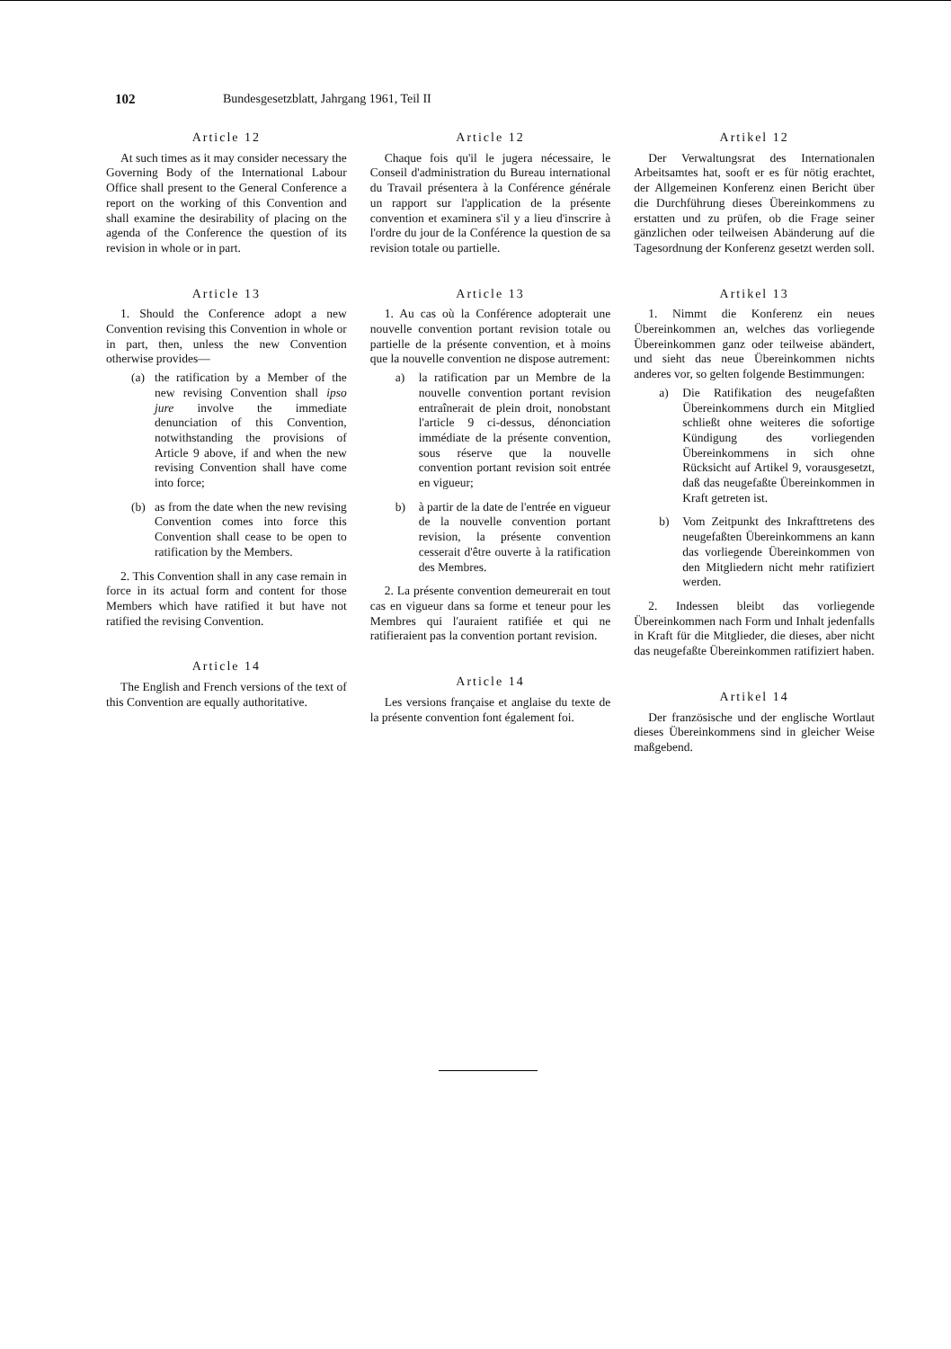102 Bundesgesetzblatt, Jahrgang 1961, Teil II
Article 12
At such times as it may consider necessary the Governing Body of the International Labour Office shall present to the General Conference a report on the working of this Convention and shall examine the desirability of placing on the agenda of the Conference the question of its revision in whole or in part.
Article 13
1. Should the Conference adopt a new Convention revising this Convention in whole or in part, then, unless the new Convention otherwise provides—
(a) the ratification by a Member of the new revising Convention shall ipso jure involve the immediate denunciation of this Convention, notwithstanding the provisions of Article 9 above, if and when the new revising Convention shall have come into force;
(b) as from the date when the new revising Convention comes into force this Convention shall cease to be open to ratification by the Members.
2. This Convention shall in any case remain in force in its actual form and content for those Members which have ratified it but have not ratified the revising Convention.
Article 14
The English and French versions of the text of this Convention are equally authoritative.
Article 12
Chaque fois qu'il le jugera nécessaire, le Conseil d'administration du Bureau international du Travail présentera à la Conférence générale un rapport sur l'application de la présente convention et examinera s'il y a lieu d'inscrire à l'ordre du jour de la Conférence la question de sa revision totale ou partielle.
Article 13
1. Au cas où la Conférence adopterait une nouvelle convention portant revision totale ou partielle de la présente convention, et à moins que la nouvelle convention ne dispose autrement:
a) la ratification par un Membre de la nouvelle convention portant revision entraînerait de plein droit, nonobstant l'article 9 ci-dessus, dénonciation immédiate de la présente convention, sous réserve que la nouvelle convention portant revision soit entrée en vigueur;
b) à partir de la date de l'entrée en vigueur de la nouvelle convention portant revision, la présente convention cesserait d'être ouverte à la ratification des Membres.
2. La présente convention demeurerait en tout cas en vigueur dans sa forme et teneur pour les Membres qui l'auraient ratifiée et qui ne ratifieraient pas la convention portant revision.
Article 14
Les versions française et anglaise du texte de la présente convention font également foi.
Artikel 12
Der Verwaltungsrat des Internationalen Arbeitsamtes hat, sooft er es für nötig erachtet, der Allgemeinen Konferenz einen Bericht über die Durchführung dieses Übereinkommens zu erstatten und zu prüfen, ob die Frage seiner gänzlichen oder teilweisen Abänderung auf die Tagesordnung der Konferenz gesetzt werden soll.
Artikel 13
1. Nimmt die Konferenz ein neues Übereinkommen an, welches das vorliegende Übereinkommen ganz oder teilweise abändert, und sieht das neue Übereinkommen nichts anderes vor, so gelten folgende Bestimmungen:
a) Die Ratifikation des neugefaßten Übereinkommens durch ein Mitglied schließt ohne weiteres die sofortige Kündigung des vorliegenden Übereinkommens in sich ohne Rücksicht auf Artikel 9, vorausgesetzt, daß das neugefaßte Übereinkommen in Kraft getreten ist.
b) Vom Zeitpunkt des Inkrafttretens des neugefaßten Übereinkommens an kann das vorliegende Übereinkommen von den Mitgliedern nicht mehr ratifiziert werden.
2. Indessen bleibt das vorliegende Übereinkommen nach Form und Inhalt jedenfalls in Kraft für die Mitglieder, die dieses, aber nicht das neugefaßte Übereinkommen ratifiziert haben.
Artikel 14
Der französische und der englische Wortlaut dieses Übereinkommens sind in gleicher Weise maßgebend.